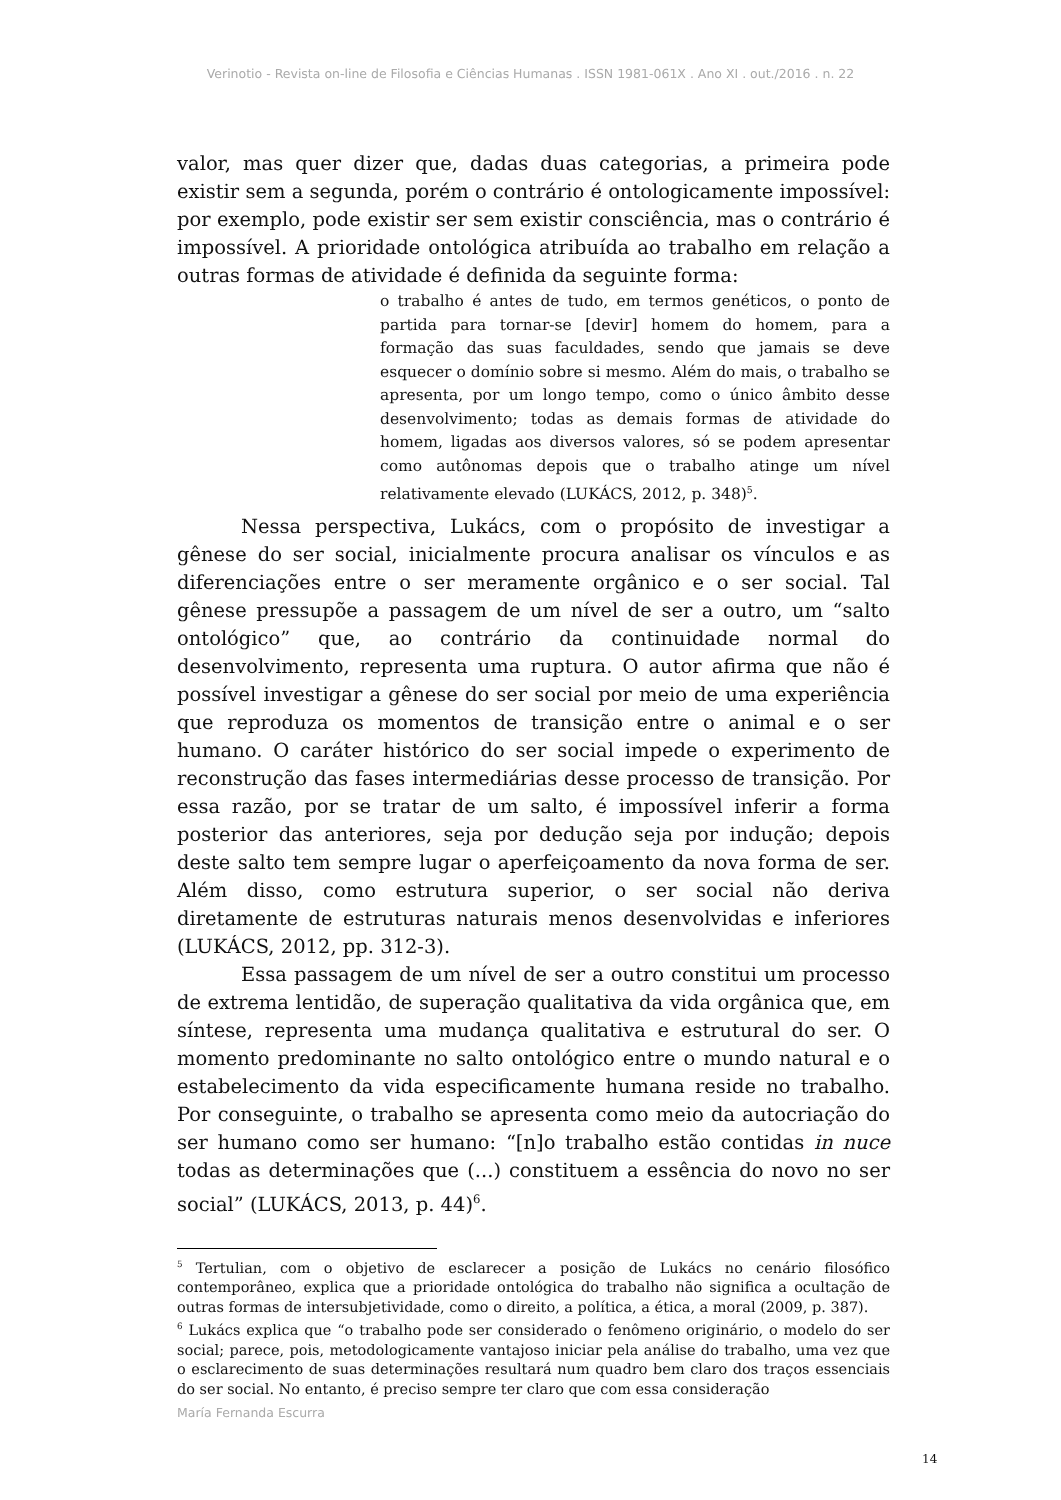Verinotio - Revista on-line de Filosofia e Ciências Humanas . ISSN 1981-061X . Ano XI . out./2016 . n. 22
valor, mas quer dizer que, dadas duas categorias, a primeira pode existir sem a segunda, porém o contrário é ontologicamente impossível: por exemplo, pode existir ser sem existir consciência, mas o contrário é impossível. A prioridade ontológica atribuída ao trabalho em relação a outras formas de atividade é definida da seguinte forma:
o trabalho é antes de tudo, em termos genéticos, o ponto de partida para tornar-se [devir] homem do homem, para a formação das suas faculdades, sendo que jamais se deve esquecer o domínio sobre si mesmo. Além do mais, o trabalho se apresenta, por um longo tempo, como o único âmbito desse desenvolvimento; todas as demais formas de atividade do homem, ligadas aos diversos valores, só se podem apresentar como autônomas depois que o trabalho atinge um nível relativamente elevado (LUKÁCS, 2012, p. 348)<sup>5</sup>.
Nessa perspectiva, Lukács, com o propósito de investigar a gênese do ser social, inicialmente procura analisar os vínculos e as diferenciações entre o ser meramente orgânico e o ser social. Tal gênese pressupõe a passagem de um nível de ser a outro, um “salto ontológico” que, ao contrário da continuidade normal do desenvolvimento, representa uma ruptura. O autor afirma que não é possível investigar a gênese do ser social por meio de uma experiência que reproduza os momentos de transição entre o animal e o ser humano. O caráter histórico do ser social impede o experimento de reconstrução das fases intermediárias desse processo de transição. Por essa razão, por se tratar de um salto, é impossível inferir a forma posterior das anteriores, seja por dedução seja por indução; depois deste salto tem sempre lugar o aperfeiçoamento da nova forma de ser. Além disso, como estrutura superior, o ser social não deriva diretamente de estruturas naturais menos desenvolvidas e inferiores (LUKÁCS, 2012, pp. 312-3).
Essa passagem de um nível de ser a outro constitui um processo de extrema lentidão, de superação qualitativa da vida orgânica que, em síntese, representa uma mudança qualitativa e estrutural do ser. O momento predominante no salto ontológico entre o mundo natural e o estabelecimento da vida especificamente humana reside no trabalho. Por conseguinte, o trabalho se apresenta como meio da autocriação do ser humano como ser humano: “[n]o trabalho estão contidas in nuce todas as determinações que (...) constituem a essência do novo no ser social” (LUKÁCS, 2013, p. 44)<sup>6</sup>.
<sup>5</sup> Tertulian, com o objetivo de esclarecer a posição de Lukács no cenário filosófico contemporâneo, explica que a prioridade ontológica do trabalho não significa a ocultação de outras formas de intersubjetividade, como o direito, a política, a ética, a moral (2009, p. 387).
<sup>6</sup> Lukács explica que “o trabalho pode ser considerado o fenômeno originário, o modelo do ser social; parece, pois, metodologicamente vantajoso iniciar pela análise do trabalho, uma vez que o esclarecimento de suas determinações resultará num quadro bem claro dos traços essenciais do ser social. No entanto, é preciso sempre ter claro que com essa consideração
María Fernanda Escurra
14